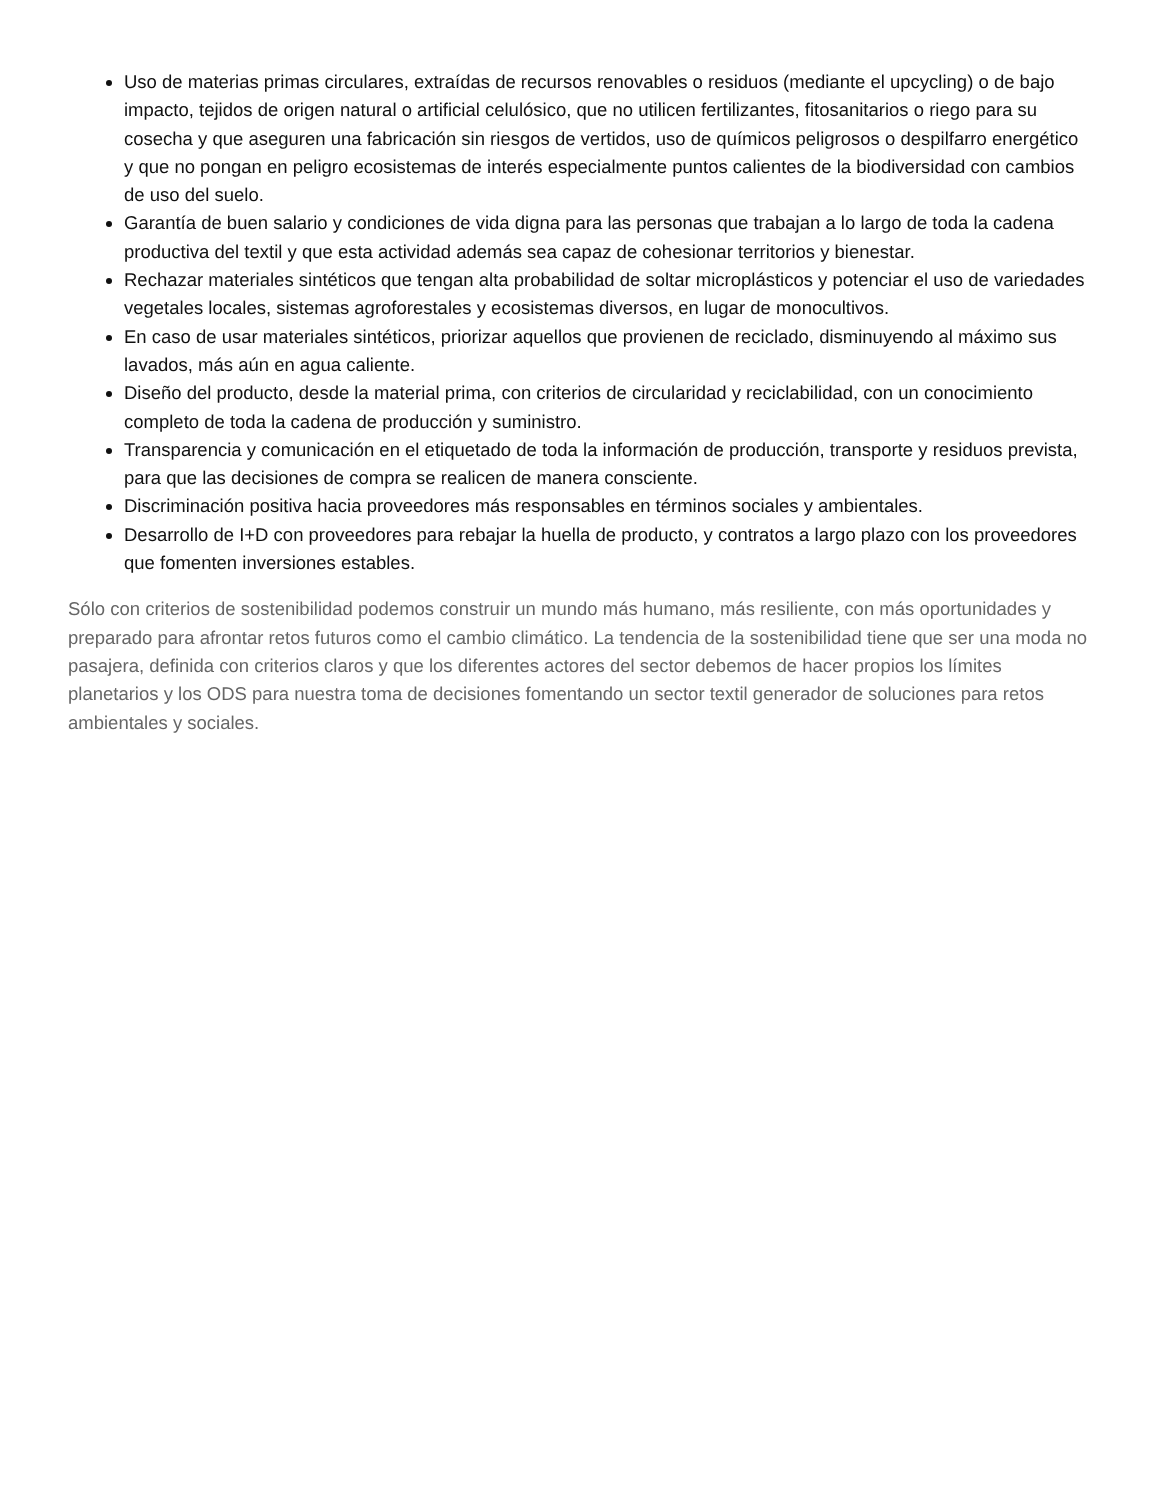Uso de materias primas circulares, extraídas de recursos renovables o residuos (mediante el upcycling) o de bajo impacto, tejidos de origen natural o artificial celulósico, que no utilicen fertilizantes, fitosanitarios o riego para su cosecha y que aseguren una fabricación sin riesgos de vertidos, uso de químicos peligrosos o despilfarro energético y que no pongan en peligro ecosistemas de interés especialmente puntos calientes de la biodiversidad con cambios de uso del suelo.
Garantía de buen salario y condiciones de vida digna para las personas que trabajan a lo largo de toda la cadena productiva del textil y que esta actividad además sea capaz de cohesionar territorios y bienestar.
Rechazar materiales sintéticos que tengan alta probabilidad de soltar microplásticos y potenciar el uso de variedades vegetales locales, sistemas agroforestales y ecosistemas diversos, en lugar de monocultivos.
En caso de usar materiales sintéticos, priorizar aquellos que provienen de reciclado, disminuyendo al máximo sus lavados, más aún en agua caliente.
Diseño del producto, desde la material prima, con criterios de circularidad y reciclabilidad, con un conocimiento completo de toda la cadena de producción y suministro.
Transparencia y comunicación en el etiquetado de toda la información de producción, transporte y residuos prevista, para que las decisiones de compra se realicen de manera consciente.
Discriminación positiva hacia proveedores más responsables en términos sociales y ambientales.
Desarrollo de I+D con proveedores para rebajar la huella de producto, y contratos a largo plazo con los proveedores que fomenten inversiones estables.
Sólo con criterios de sostenibilidad podemos construir un mundo más humano, más resiliente, con más oportunidades y preparado para afrontar retos futuros como el cambio climático. La tendencia de la sostenibilidad tiene que ser una moda no pasajera, definida con criterios claros y que los diferentes actores del sector debemos de hacer propios los límites planetarios y los ODS para nuestra toma de decisiones fomentando un sector textil generador de soluciones para retos ambientales y sociales.